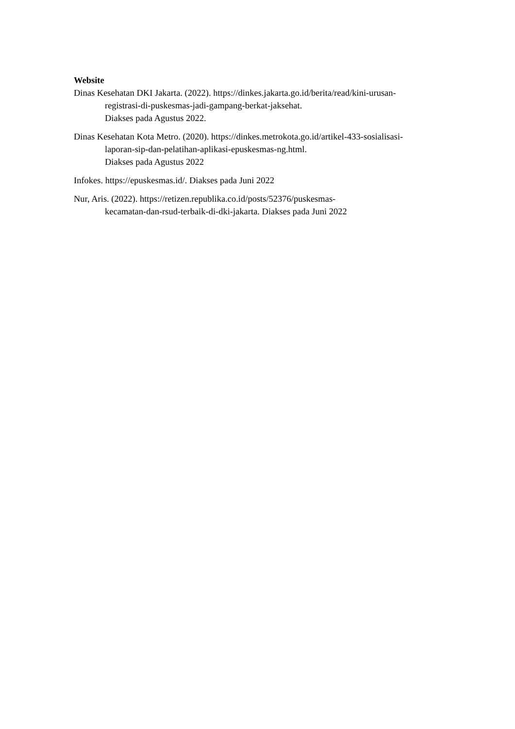Website
Dinas Kesehatan DKI Jakarta. (2022). https://dinkes.jakarta.go.id/berita/read/kini-urusan-registrasi-di-puskesmas-jadi-gampang-berkat-jaksehat.
Diakses pada Agustus 2022.
Dinas Kesehatan Kota Metro. (2020). https://dinkes.metrokota.go.id/artikel-433-sosialisasi-laporan-sip-dan-pelatihan-aplikasi-epuskesmas-ng.html.
Diakses pada Agustus 2022
Infokes. https://epuskesmas.id/. Diakses pada Juni 2022
Nur, Aris. (2022). https://retizen.republika.co.id/posts/52376/puskesmas-
kecamatan-dan-rsud-terbaik-di-dki-jakarta. Diakses pada Juni 2022